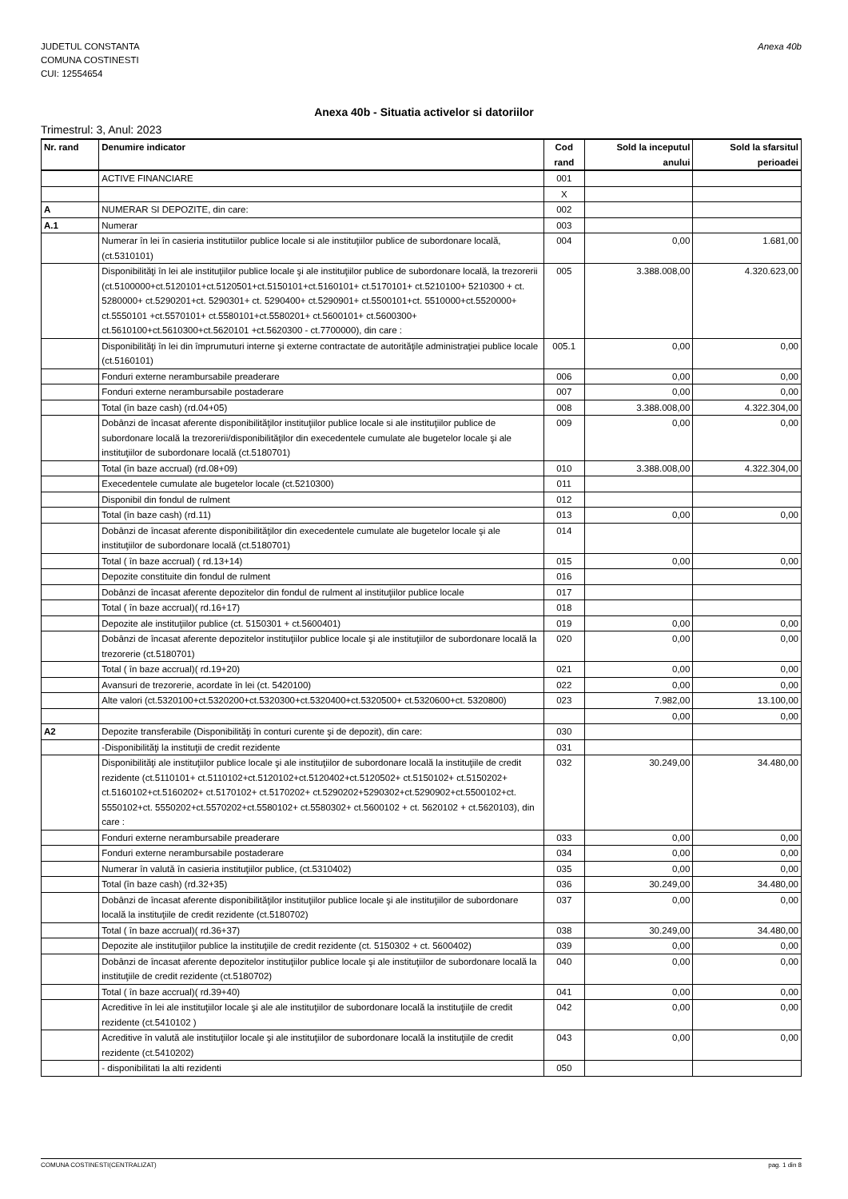JUDETUL CONSTANTA
COMUNA COSTINESTI
CUI: 12554654
Anexa 40b
Anexa 40b - Situatia activelor si datoriilor
Trimestrul: 3, Anul: 2023
| Nr. rand | Denumire indicator | Cod rand | Sold la inceputul anului | Sold la sfarsitul perioadei |
| --- | --- | --- | --- | --- |
| | ACTIVE FINANCIARE | 001 | | |
| | | X | | |
| A | NUMERAR SI DEPOZITE, din care: | 002 | | |
| A.1 | Numerar | 003 | | |
| | Numerar în lei în casieria institutiilor publice locale si ale instituţiilor publice de subordonare locală, (ct.5310101) | 004 | 0,00 | 1.681,00 |
| | Disponibilităţi în lei ale instituţiilor publice locale şi ale instituţiilor publice de subordonare locală, la trezorerii (ct.5100000+ct.5120101+ct.5120501+ct.5150101+ct.5160101+ ct.5170101+ ct.5210100+ 5210300 + ct. 5280000+ ct.5290201+ct. 5290301+ ct. 5290400+ ct.5290901+ ct.5500101+ct. 5510000+ct.5520000+ ct.5550101 +ct.5570101+ ct.5580101+ct.5580201+ ct.5600101+ ct.5600300+ ct.5610100+ct.5610300+ct.5620101 +ct.5620300 - ct.7700000), din care : | 005 | 3.388.008,00 | 4.320.623,00 |
| | Disponibilităţi în lei din împrumuturi interne şi externe contractate de autorităţile administraţiei publice locale (ct.5160101) | 005.1 | 0,00 | 0,00 |
| | Fonduri externe nerambursabile preaderare | 006 | 0,00 | 0,00 |
| | Fonduri externe nerambursabile postaderare | 007 | 0,00 | 0,00 |
| | Total (în baze cash) (rd.04+05) | 008 | 3.388.008,00 | 4.322.304,00 |
| | Dobânzi de încasat aferente disponibilităţilor instituţiilor publice locale si ale instituţiilor publice de subordonare locală la trezorerii/disponibilităţilor din execedentele cumulate ale bugetelor locale şi ale instituţiilor de subordonare locală (ct.5180701) | 009 | 0,00 | 0,00 |
| | Total (în baze accrual) (rd.08+09) | 010 | 3.388.008,00 | 4.322.304,00 |
| | Execedentele cumulate ale bugetelor locale (ct.5210300) | 011 | | |
| | Disponibil din fondul de rulment | 012 | | |
| | Total (în baze cash) (rd.11) | 013 | 0,00 | 0,00 |
| | Dobânzi de încasat aferente disponibilităţilor din execedentele cumulate ale bugetelor locale şi ale instituţiilor de subordonare locală (ct.5180701) | 014 | | |
| | Total ( în baze accrual) ( rd.13+14) | 015 | 0,00 | 0,00 |
| | Depozite constituite din fondul de rulment | 016 | | |
| | Dobânzi de încasat aferente depozitelor din fondul de rulment al instituţiilor publice locale | 017 | | |
| | Total ( în baze accrual)( rd.16+17) | 018 | | |
| | Depozite ale instituţiilor publice (ct. 5150301 + ct.5600401) | 019 | 0,00 | 0,00 |
| | Dobânzi de încasat aferente depozitelor instituţiilor publice locale şi ale instituţiilor de subordonare locală la trezorerie (ct.5180701) | 020 | 0,00 | 0,00 |
| | Total ( în baze accrual)( rd.19+20) | 021 | 0,00 | 0,00 |
| | Avansuri de trezorerie, acordate în lei (ct. 5420100) | 022 | 0,00 | 0,00 |
| | Alte valori (ct.5320100+ct.5320200+ct.5320300+ct.5320400+ct.5320500+ ct.5320600+ct. 5320800) | 023 | 7.982,00 | 13.100,00 |
| | | | 0,00 | 0,00 |
| A2 | Depozite transferabile (Disponibilităţi în conturi curente şi de depozit), din care: | 030 | | |
| | -Disponibilităţi la instituţii de credit rezidente | 031 | | |
| | Disponibilităţi ale instituţiilor publice locale şi ale instituţiilor de subordonare locală la instituţiile de credit rezidente (ct.5110101+ ct.5110102+ct.5120102+ct.5120402+ct.5120502+ ct.5150102+ ct.5150202+ ct.5160102+ct.5160202+ ct.5170102+ ct.5170202+ ct.5290202+5290302+ct.5290902+ct.5500102+ct. 5550102+ct. 5550202+ct.5570202+ct.5580102+ ct.5580302+ ct.5600102 + ct. 5620102 + ct.5620103), din care : | 032 | 30.249,00 | 34.480,00 |
| | Fonduri externe nerambursabile preaderare | 033 | 0,00 | 0,00 |
| | Fonduri externe nerambursabile postaderare | 034 | 0,00 | 0,00 |
| | Numerar în valută în casieria instituţiilor publice, (ct.5310402) | 035 | 0,00 | 0,00 |
| | Total (în baze cash) (rd.32+35) | 036 | 30.249,00 | 34.480,00 |
| | Dobânzi de încasat aferente disponibilităţilor instituţiilor publice locale şi ale instituţiilor de subordonare locală la instituţiile de credit rezidente (ct.5180702) | 037 | 0,00 | 0,00 |
| | Total ( în baze accrual)( rd.36+37) | 038 | 30.249,00 | 34.480,00 |
| | Depozite ale instituţiilor publice la instituţiile de credit rezidente (ct. 5150302 + ct. 5600402) | 039 | 0,00 | 0,00 |
| | Dobânzi de încasat aferente depozitelor instituţiilor publice locale şi ale instituţiilor de subordonare locală la instituţiile de credit rezidente (ct.5180702) | 040 | 0,00 | 0,00 |
| | Total ( în baze accrual)( rd.39+40) | 041 | 0,00 | 0,00 |
| | Acreditive în lei ale instituţiilor locale şi ale ale instituţiilor de subordonare locală la instituţiile de credit rezidente (ct.5410102 ) | 042 | 0,00 | 0,00 |
| | Acreditive în valută ale instituţiilor locale şi ale instituţiilor de subordonare locală la instituţiile de credit rezidente (ct.5410202) | 043 | 0,00 | 0,00 |
| | - disponibilitati la alti rezidenti | 050 | | |
COMUNA COSTINESTI(CENTRALIZAT) pag. 1 din 8